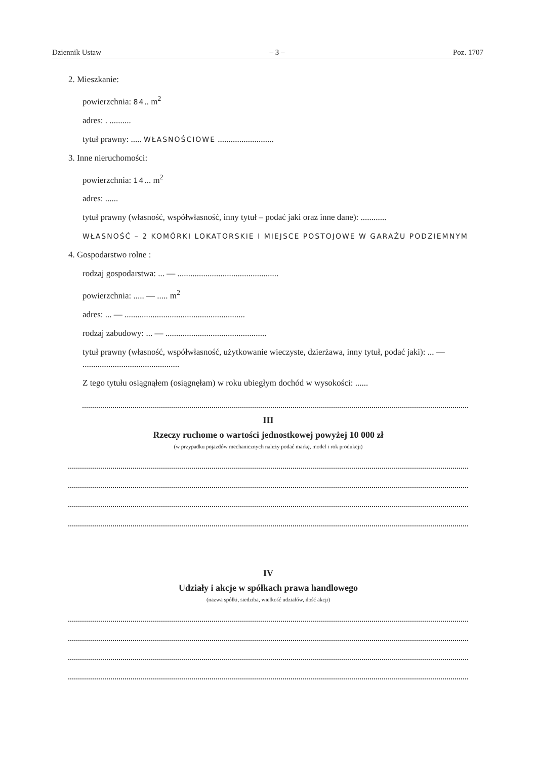Dziennik Ustaw – 3 – Poz. 1707
2. Mieszkanie:
powierzchnia: 84.. m<sup>2</sup>
adres: . ..........
tytuł prawny: ..... WŁASNOŚCIOWE ..........................
3. Inne nieruchomości:
powierzchnia: 14... m<sup>2</sup>
adres: ......
tytuł prawny (własność, współwłasność, inny tytuł – podać jaki oraz inne dane): ............
WŁASNOŚĆ – 2 KOMÓRKI LOKATORSKIE I MIEJSCE POSTOJOWE W GARAŻU PODZIEMNYM
4. Gospodarstwo rolne :
rodzaj gospodarstwa: ... — ...............................................
powierzchnia: ..... — ..... m<sup>2</sup>
adres: ... — ........................................................
rodzaj zabudowy: ... — ...............................................
tytuł prawny (własność, współwłasność, użytkowanie wieczyste, dzierżawa, inny tytuł, podać jaki): ... — .............................................
Z tego tytułu osiągnąłem (osiągnęłam) w roku ubiegłym dochód w wysokości: ......
III
Rzeczy ruchome o wartości jednostkowej powyżej 10 000 zł
(w przypadku pojazdów mechanicznych należy podać markę, model i rok produkcji)
IV
Udziały i akcje w spółkach prawa handlowego
(nazwa spółki, siedziba, wielkość udziałów, ilość akcji)